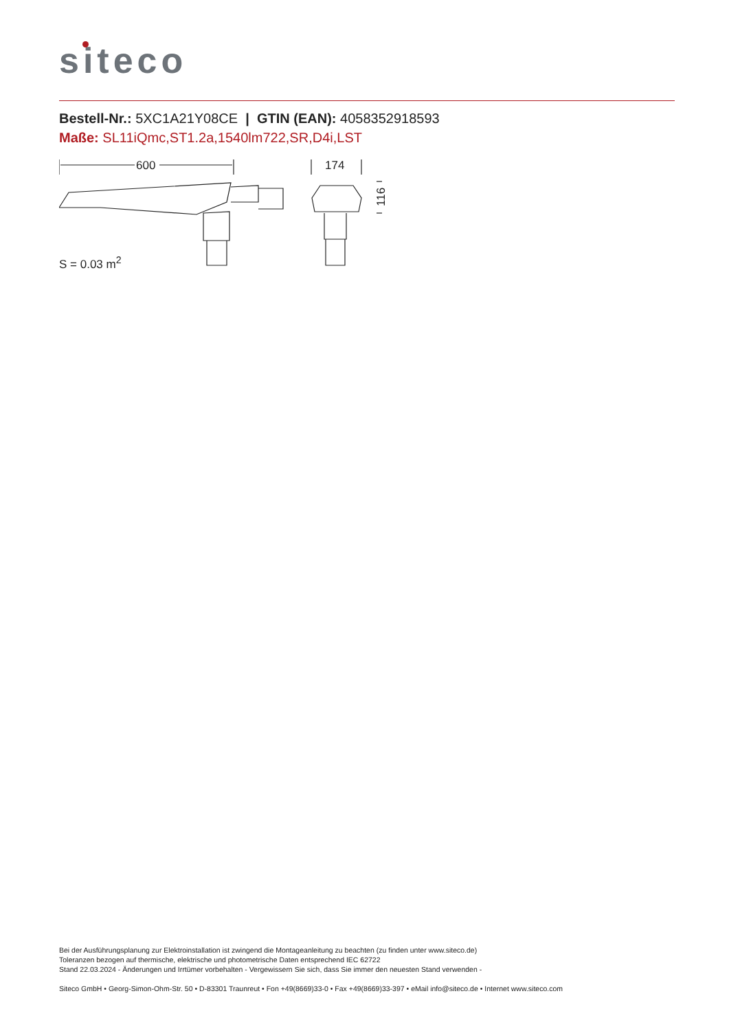siteco
Bestell-Nr.: 5XC1A21Y08CE | GTIN (EAN): 4058352918593
Maße: SL11iQmc,ST1.2a,1540lm722,SR,D4i,LST
600
174
116
S = 0.03 m<sup>2</sup>
Bei der Ausführungsplanung zur Elektroinstallation ist zwingend die Montageanleitung zu beachten (zu finden unter www.siteco.de)
Toleranzen bezogen auf thermische, elektrische und photometrische Daten entsprechend IEC 62722
Stand 22.03.2024 - Änderungen und Irrtümer vorbehalten - Vergewissern Sie sich, dass Sie immer den neuesten Stand verwenden -
Siteco GmbH • Georg-Simon-Ohm-Str. 50 • D-83301 Traunreut • Fon +49(8669)33-0 • Fax +49(8669)33-397 • eMail info@siteco.de • Internet www.siteco.com